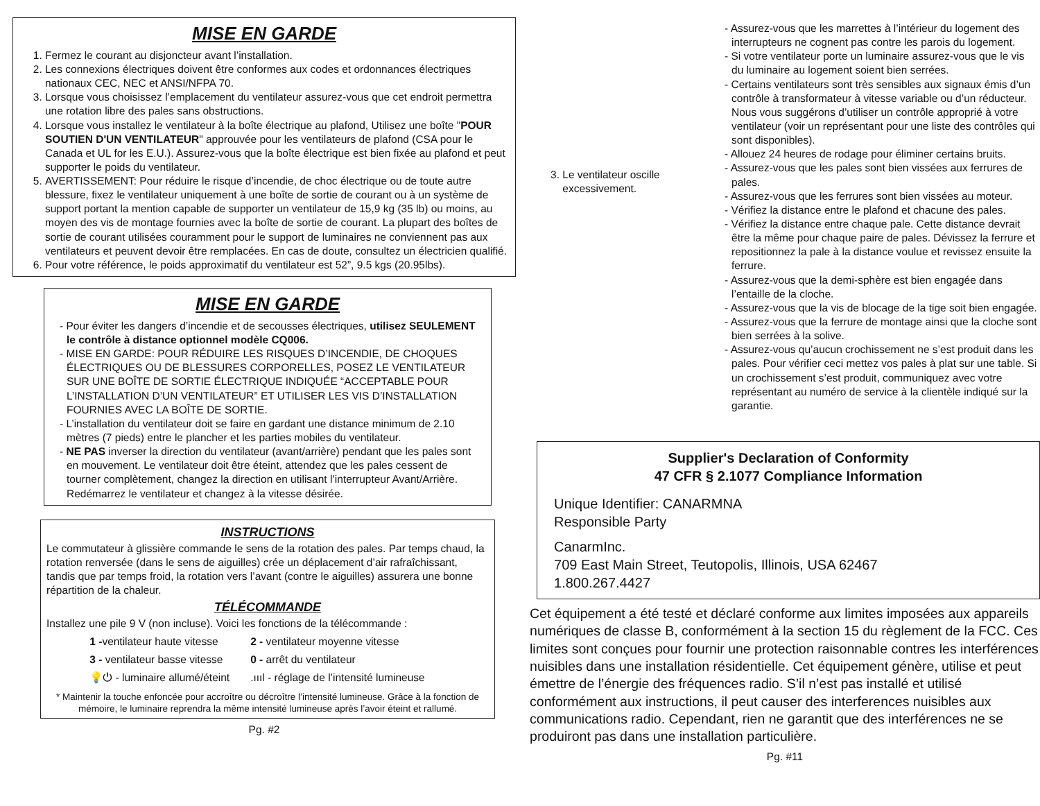MISE EN GARDE
1. Fermez le courant au disjoncteur avant l’installation.
2. Les connexions électriques doivent être conformes aux codes et ordonnances électriques nationaux CEC, NEC et ANSI/NFPA 70.
3. Lorsque vous choisissez l’emplacement du ventilateur assurez-vous que cet endroit permettra une rotation libre des pales sans obstructions.
4. Lorsque vous installez le ventilateur à la boîte électrique au plafond, Utilisez une boîte "POUR SOUTIEN D'UN VENTILATEUR" approuvée pour les ventilateurs de plafond (CSA pour le Canada et UL for les E.U.). Assurez-vous que la boîte électrique est bien fixée au plafond et peut supporter le poids du ventilateur.
5. AVERTISSEMENT: Pour réduire le risque d’incendie, de choc électrique ou de toute autre blessure, fixez le ventilateur uniquement à une boîte de sortie de courant ou à un système de support portant la mention capable de supporter un ventilateur de 15,9 kg (35 lb) ou moins, au moyen des vis de montage fournies avec la boîte de sortie de courant. La plupart des boîtes de sortie de courant utilisées couramment pour le support de luminaires ne conviennent pas aux ventilateurs et peuvent devoir être remplacées. En cas de doute, consultez un électricien qualifié.
6. Pour votre référence, le poids approximatif du ventilateur est 52”, 9.5 kgs (20.95lbs).
MISE EN GARDE
- Pour éviter les dangers d’incendie et de secousses électriques, utilisez SEULEMENT le contrôle à distance optionnel modèle CQ006.
- MISE EN GARDE: POUR RÉDUIRE LES RISQUES D’INCENDIE, DE CHOQUES ÉLECTRIQUES OU DE BLESSURES CORPORELLES, POSEZ LE VENTILATEUR SUR UNE BOÎTE DE SORTIE ÉLECTRIQUE INDIQUÉE “ACCEPTABLE POUR L’INSTALLATION D’UN VENTILATEUR” ET UTILISER LES VIS D’INSTALLATION FOURNIES AVEC LA BOÎTE DE SORTIE.
- L’installation du ventilateur doit se faire en gardant une distance minimum de 2.10 mètres (7 pieds) entre le plancher et les parties mobiles du ventilateur.
- NE PAS inverser la direction du ventilateur (avant/arrière) pendant que les pales sont en mouvement. Le ventilateur doit être éteint, attendez que les pales cessent de tourner complètement, changez la direction en utilisant l’interrupteur Avant/Arrière. Redémarrez le ventilateur et changez à la vitesse désirée.
INSTRUCTIONS
Le commutateur à glissière commande le sens de la rotation des pales. Par temps chaud, la rotation renversée (dans le sens de aiguilles) crée un déplacement d’air rafraîchissant, tandis que par temps froid, la rotation vers l’avant (contre le aiguilles) assurera une bonne répartition de la chaleur.
TÉLÉCOMMANDE
Installez une pile 9 V (non incluse). Voici les fonctions de la télécommande :
| 1 - ventilateur haute vitesse | 2 - ventilateur moyenne vitesse |
| 3 - ventilateur basse vitesse | 0 - arrêt du ventilateur |
| 💡⏻ - luminaire allumé/éteint | .ıııl - réglage de l’intensité lumineuse |
* Maintenir la touche enfoncée pour accroître ou décroître l’intensité lumineuse. Grâce à la fonction de mémoire, le luminaire reprendra la même intensité lumineuse après l’avoir éteint et rallumé.
Pg. #2
| 3. Le ventilateur oscille excessivement. | - Assurez-vous que les marrettes à l’intérieur du logement des interrupteurs ne cognent pas contre les parois du logement. - Si votre ventilateur porte un luminaire assurez-vous que le vis du luminaire au logement soient bien serrées. - Certains ventilateurs sont très sensibles aux signaux émis d’un contrôle à transformateur à vitesse variable ou d’un réducteur. Nous vous suggérons d’utiliser un contrôle approprié à votre ventilateur (voir un représentant pour une liste des contrôles qui sont disponibles). - Allouez 24 heures de rodage pour éliminer certains bruits. - Assurez-vous que les pales sont bien vissées aux ferrures de pales. - Assurez-vous que les ferrures sont bien vissées au moteur. - Vérifiez la distance entre le plafond et chacune des pales. - Vérifiez la distance entre chaque pale. Cette distance devrait être la même pour chaque paire de pales. Dévissez la ferrure et repositionnez la pale à la distance voulue et revissez ensuite la ferrure. - Assurez-vous que la demi-sphère est bien engagée dans l’entaille de la cloche. - Assurez-vous que la vis de blocage de la tige soit bien engagée. - Assurez-vous que la ferrure de montage ainsi que la cloche sont bien serrées à la solive. - Assurez-vous qu’aucun crochissement ne s’est produit dans les pales. Pour vérifier ceci mettez vos pales à plat sur une table. Si un crochissement s’est produit, communiquez avec votre représentant au numéro de service à la clientèle indiqué sur la garantie. |
Supplier's Declaration of Conformity
47 CFR § 2.1077 Compliance Information
Unique Identifier: CANARMNA
Responsible Party
CanarmInc.
709 East Main Street, Teutopolis, Illinois, USA 62467
1.800.267.4427
Cet équipement a été testé et déclaré conforme aux limites imposées aux appareils numériques de classe B, conformément à la section 15 du règlement de la FCC. Ces limites sont conçues pour fournir une protection raisonnable contres les interférences nuisibles dans une installation résidentielle. Cet équipement génère, utilise et peut émettre de l’énergie des fréquences radio. S’il n’est pas installé et utilisé conformément aux instructions, il peut causer des interferences nuisibles aux communications radio. Cependant, rien ne garantit que des interférences ne se produiront pas dans une installation particulière.
Pg. #11